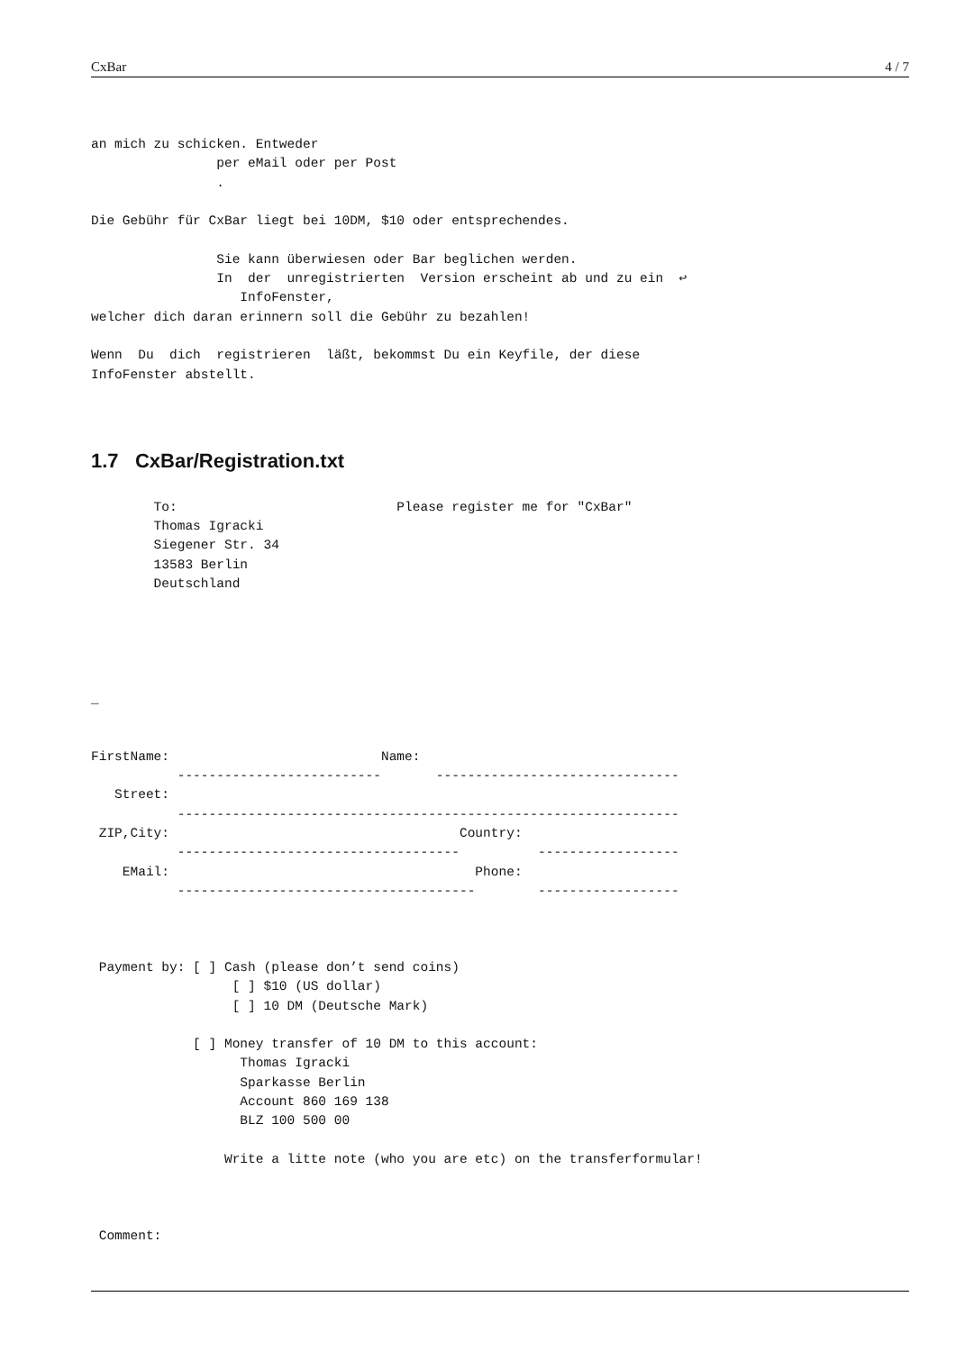CxBar 4 / 7
an mich zu schicken. Entweder
                per eMail oder per Post
                .

Die Gebühr für CxBar liegt bei 10DM, $10 oder entsprechendes.

                Sie kann überwiesen oder Bar beglichen werden.
                In  der  unregistrierten  Version erscheint ab und zu ein  ↩
                   InfoFenster,
welcher dich daran erinnern soll die Gebühr zu bezahlen!

Wenn  Du  dich  registrieren  läßt, bekommst Du ein Keyfile, der diese
InfoFenster abstellt.
1.7 CxBar/Registration.txt
        To:                            Please register me for "CxBar"
        Thomas Igracki
        Siegener Str. 34
        13583 Berlin
        Deutschland





_


FirstName:                           Name:
           --------------------------       -------------------------------
   Street:
           ----------------------------------------------------------------
 ZIP,City:                                     Country:
           ------------------------------------          ------------------
    EMail:                                       Phone:
           --------------------------------------        ------------------



 Payment by: [ ] Cash (please don’t send coins)
                  [ ] $10 (US dollar)
                  [ ] 10 DM (Deutsche Mark)

             [ ] Money transfer of 10 DM to this account:
                   Thomas Igracki
                   Sparkasse Berlin
                   Account 860 169 138
                   BLZ 100 500 00

                 Write a litte note (who you are etc) on the transferformular!



 Comment: